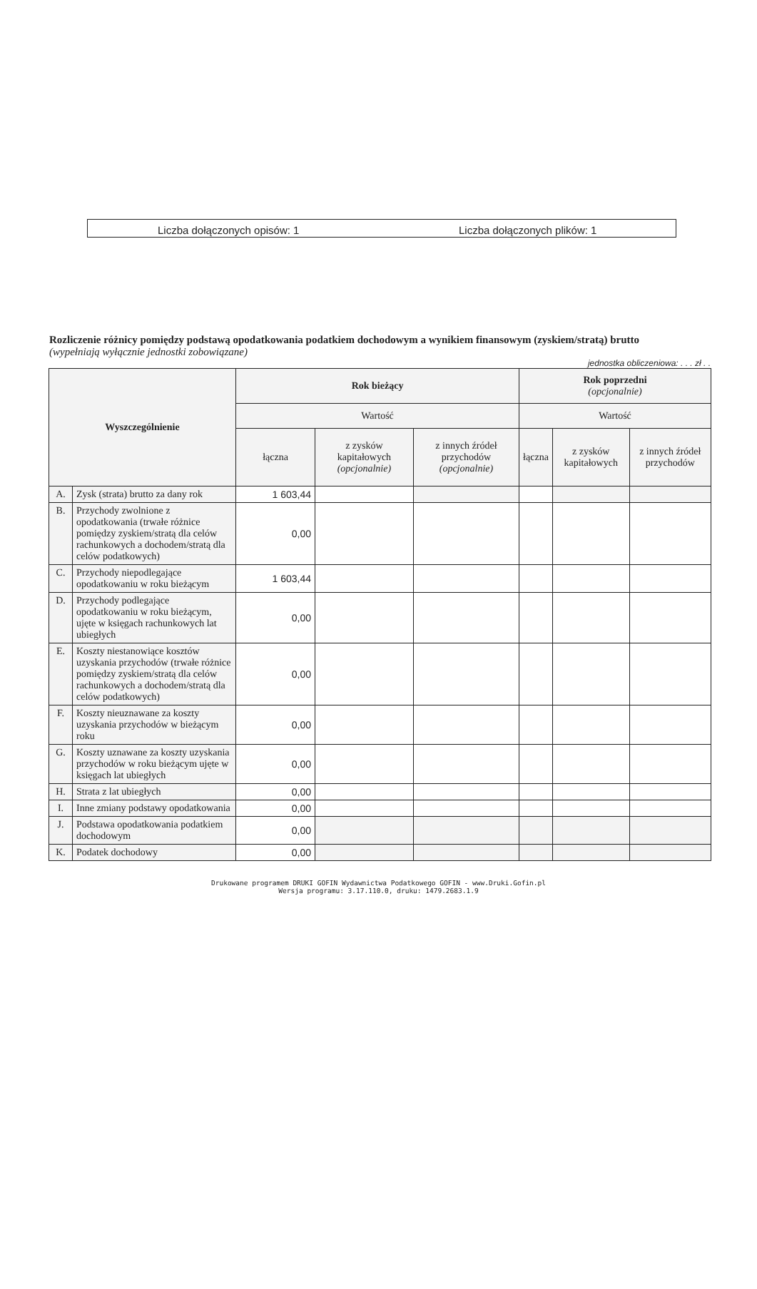Liczba dołączonych opisów: 1 Liczba dołączonych plików: 1
Rozliczenie różnicy pomiędzy podstawą opodatkowania podatkiem dochodowym a wynikiem finansowym (zyskiem/stratą) brutto
(wypełniają wyłącznie jednostki zobowiązane)
jednostka obliczeniowa: . . . zł . .
| Wyszczególnienie | | Rok bieżący | | | Rok poprzedni (opcjonalnie) | | |
| --- | --- | --- | --- | --- | --- | --- | --- |
| | | Wartość | | | Wartość | | |
| | | łączna | z zysków kapitałowych (opcjonalnie) | z innych źródeł przychodów (opcjonalnie) | łączna | z zysków kapitałowych | z innych źródeł przychodów |
| A. | Zysk (strata) brutto za dany rok | 1 603,44 | | | | | |
| B. | Przychody zwolnione z opodatkowania (trwałe różnice pomiędzy zyskiem/stratą dla celów rachunkowych a dochodem/stratą dla celów podatkowych) | 0,00 | | | | | |
| C. | Przychody niepodlegające opodatkowaniu w roku bieżącym | 1 603,44 | | | | | |
| D. | Przychody podlegające opodatkowaniu w roku bieżącym, ujęte w księgach rachunkowych lat ubiegłych | 0,00 | | | | | |
| E. | Koszty niestanowiące kosztów uzyskania przychodów (trwałe różnice pomiędzy zyskiem/stratą dla celów rachunkowych a dochodem/stratą dla celów podatkowych) | 0,00 | | | | | |
| F. | Koszty nieuznawane za koszty uzyskania przychodów w bieżącym roku | 0,00 | | | | | |
| G. | Koszty uznawane za koszty uzyskania przychodów w roku bieżącym ujęte w księgach lat ubiegłych | 0,00 | | | | | |
| H. | Strata z lat ubiegłych | 0,00 | | | | | |
| I. | Inne zmiany podstawy opodatkowania | 0,00 | | | | | |
| J. | Podstawa opodatkowania podatkiem dochodowym | 0,00 | | | | | |
| K. | Podatek dochodowy | 0,00 | | | | | |
Drukowane programem DRUKI GOFIN Wydawnictwa Podatkowego GOFIN - www.Druki.Gofin.pl
Wersja programu: 3.17.110.0, druku: 1479.2683.1.9